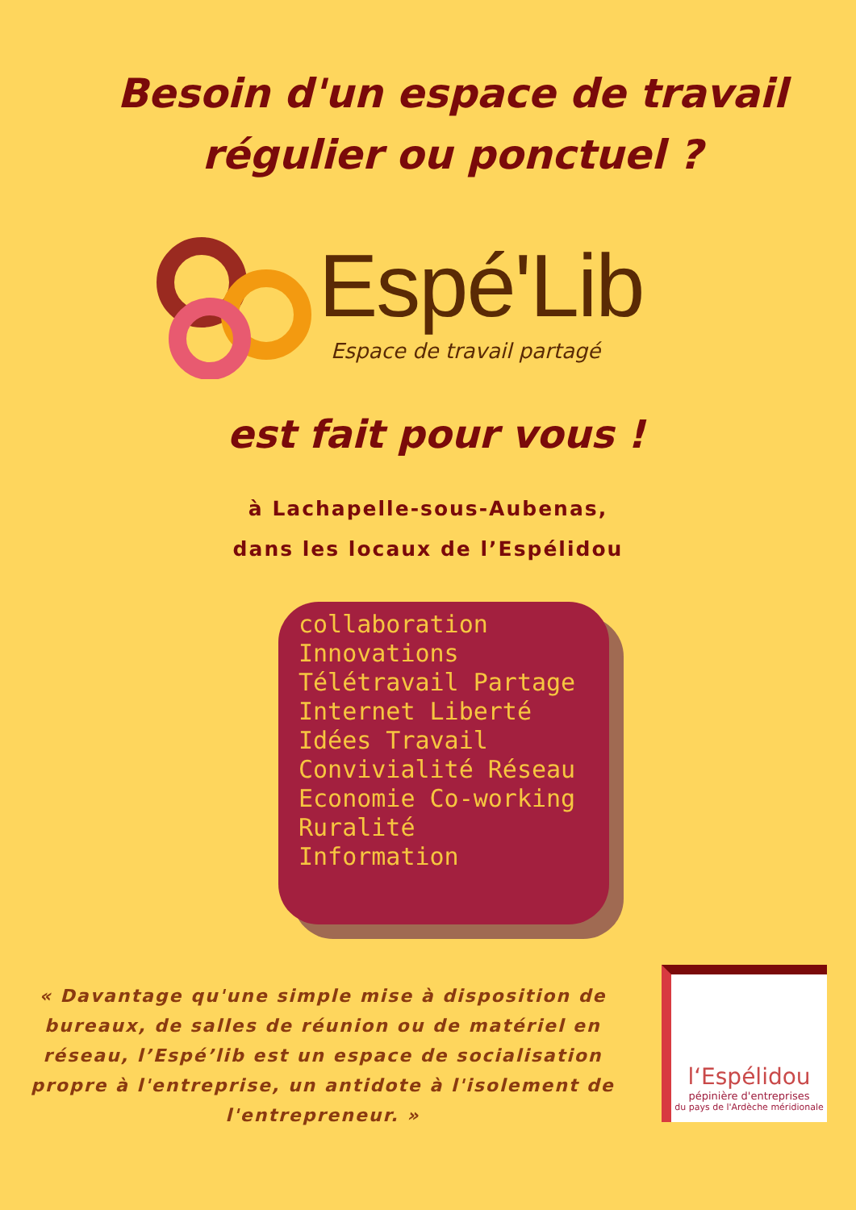Besoin d'un espace de travail
régulier ou ponctuel ?
Espé'Lib
Espace de travail partagé
est fait pour vous !
à Lachapelle-sous-Aubenas,
dans les locaux de l’Espélidou
collaboration Innovations Télétravail Partage Internet Liberté Idées Travail Convivialité Réseau Economie Co-working Ruralité Information
« Davantage qu'une simple mise à disposition de bureaux, de salles de réunion ou de matériel en réseau, l’Espé’lib est un espace de socialisation propre à l'entreprise, un antidote à l'isolement de l'entrepreneur. »
l‘Espélidou
pépinière d'entreprises
du pays de l'Ardèche méridionale